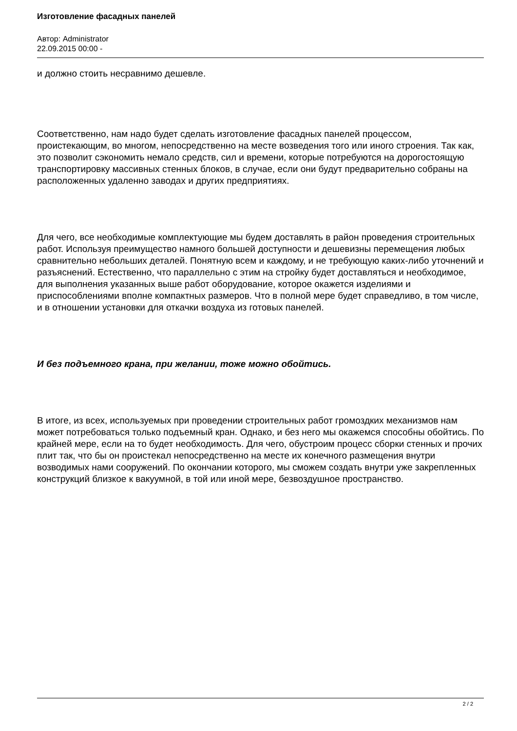Изготовление фасадных панелей
Автор: Administrator
22.09.2015 00:00 -
и должно стоить несравнимо дешевле.
Соответственно, нам надо будет сделать изготовление фасадных панелей процессом, проистекающим, во многом, непосредственно на месте возведения того или иного строения. Так как, это позволит сэкономить немало средств, сил и времени, которые потребуются на дорогостоящую транспортировку массивных стенных блоков, в случае, если они будут предварительно собраны на расположенных удаленно заводах и других предприятиях.
Для чего, все необходимые комплектующие мы будем доставлять в район проведения строительных работ. Используя преимущество намного большей доступности и дешевизны перемещения любых сравнительно небольших деталей. Понятную всем и каждому, и не требующую каких-либо уточнений и разъяснений. Естественно, что параллельно с этим на стройку будет доставляться и необходимое, для выполнения указанных выше работ оборудование, которое окажется изделиями и приспособлениями вполне компактных размеров. Что в полной мере будет справедливо, в том числе, и в отношении установки для откачки воздуха из готовых панелей.
И без подъемного крана, при желании, тоже можно обойтись.
В итоге, из всех, используемых при проведении строительных работ громоздких механизмов нам может потребоваться только подъемный кран. Однако, и без него мы окажемся способны обойтись. По крайней мере, если на то будет необходимость. Для чего, обустроим процесс сборки стенных и прочих плит так, что бы он проистекал непосредственно на месте их конечного размещения внутри возводимых нами сооружений. По окончании которого, мы сможем создать внутри уже закрепленных конструкций близкое к вакуумной, в той или иной мере, безвоздушное пространство.
2 / 2